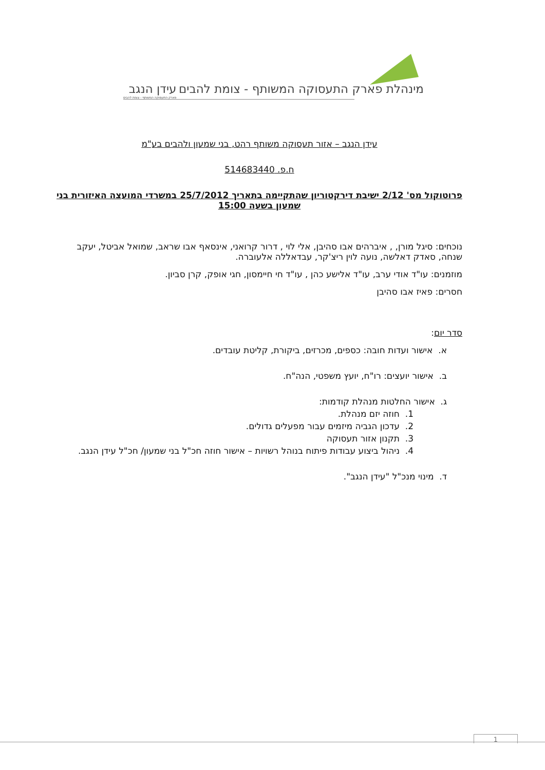מינהלת פארק התעסוקה המשותף - צומת להבים עידן הנגב
פארק התעסוקה המשותף - צומת להבים
עידן הנגב – אזור תעסוקה משותף רהט, בני שמעון ולהבים בע"מ
ח.פ. 514683440
פרוטוקול מס' 2/12 ישיבת דירקטוריון שהתקיימה בתאריך 25/7/2012 במשרדי המועצה האיזורית בני שמעון בשעה 15:00
נוכחים: סיגל מורן, , איברהים אבו סהיבן, אלי לוי , דרור קרואני, אינסאף אבו שראב, שמואל אביטל, יעקב שנחה, סאדק דאלשה, נועה לוין ריצ'קר, עבדאללה אלעוברה.
מוזמנים: עו"ד אודי ערב, עו"ד אלישע כהן , עו"ד חי חיימסון, חגי אופק, קרן סביון.
חסרים: פאיז אבו סהיבן
סדר יום:
א. אישור ועדות חובה: כספים, מכרזים, ביקורת, קליטת עובדים.
ב. אישור יועצים: רו"ח, יועץ משפטי, הנה"ח.
ג. אישור החלטות מנהלת קודמות:
1. חוזה יזם מנהלת.
2. עדכון הגביה מיזמים עבור מפעלים גדולים.
3. תקנון אזור תעסוקה
4. ניהול ביצוע עבודות פיתוח בנוהל רשויות – אישור חוזה חכ"ל בני שמעון/ חכ"ל עידן הנגב.
ד. מינוי מנכ"ל "עידן הנגב".
1